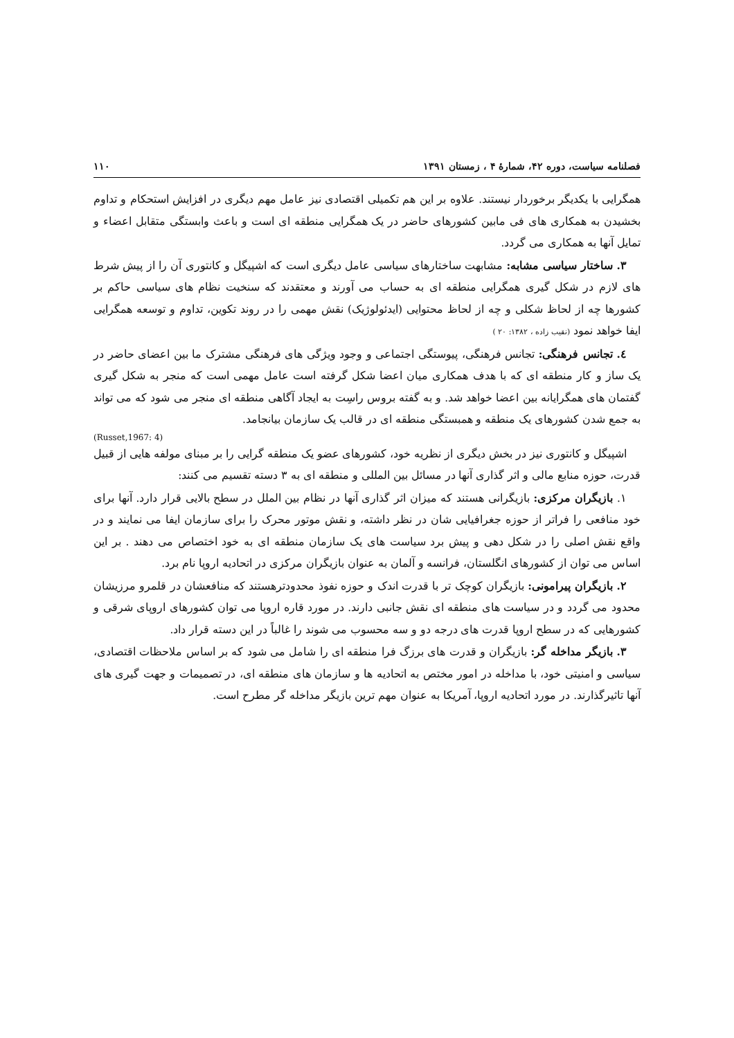فصلنامه سیاست، دوره ۴۲، شمارهٔ ۴ ، زمستان ۱۳۹۱ ۱۱۰
همگرایی با یکدیگر برخوردار نیستند. علاوه بر این هم تکمیلی اقتصادی نیز عامل مهم دیگری در افزایش استحکام و تداوم بخشیدن به همکاری های فی مابین کشورهای حاضر در یک همگرایی منطقه ای است و باعث وابستگی متقابل اعضاء و تمایل آنها به همکاری می گردد.
۳. ساختار سیاسی مشابه: مشابهت ساختارهای سیاسی عامل دیگری است که اشپیگل و کانتوری آن را از پیش شرط های لازم در شکل گیری همگرایی منطقه ای به حساب می آورند و معتقدند که سنخیت نظام های سیاسی حاکم بر کشورها چه از لحاظ شکلی و چه از لحاظ محتوایی (ایدئولوژیک) نقش مهمی را در روند تکوین، تداوم و توسعه همگرایی ایفا خواهد نمود (نقیب زاده ، ۱۳۸۲: ۲۰ )
٤. تجانس فرهنگی: تجانس فرهنگی، پیوستگی اجتماعی و وجود ویژگی های فرهنگی مشترک ما بین اعضای حاضر در یک ساز و کار منطقه ای که با هدف همکاری میان اعضا شکل گرفته است عامل مهمی است که منجر به شکل گیری گفتمان های همگرایانه بین اعضا خواهد شد. و به گفته بروس راسِت به ایجاد آگاهی منطقه ای منجر می شود که می تواند به جمع شدن کشورهای یک منطقه و همبستگی منطقه ای در قالب یک سازمان بیانجامد.
(Russet,1967: 4)
اشپیگل و کانتوری نیز در بخش دیگری از نظریه خود، کشورهای عضو یک منطقه گرایی را بر مبنای مولفه هایی از قبیل قدرت، حوزه منابع مالی و اثر گذاری آنها در مسائل بین المللی و منطقه ای به ۳ دسته تقسیم می کنند:
۱. بازیگران مرکزی: بازیگرانی هستند که میزان اثر گذاری آنها در نظام بین الملل در سطح بالایی قرار دارد. آنها برای خود منافعی را فراتر از حوزه جغرافیایی شان در نظر داشته، و نقش موتور محرک را برای سازمان ایفا می نمایند و در واقع نقش اصلی را در شکل دهی و پیش برد سیاست های یک سازمان منطقه ای به خود اختصاص می دهند . بر این اساس می توان از کشورهای انگلستان، فرانسه و آلمان به عنوان بازیگران مرکزی در اتحادیه اروپا نام برد.
۲. بازیگران پیرامونی: بازیگران کوچک تر با قدرت اندک و حوزه نفوذ محدودترهستند که منافعشان در قلمرو مرزیشان محدود می گردد و در سیاست های منطقه ای نقش جانبی دارند. در مورد قاره اروپا می توان کشورهای اروپای شرقی و کشورهایی که در سطح اروپا قدرت های درجه دو و سه محسوب می شوند را غالباً در این دسته قرار داد.
۳. بازیگر مداخله گر: بازیگران و قدرت های برزگ فرا منطقه ای را شامل می شود که بر اساس ملاحظات اقتصادی، سیاسی و امنیتی خود، با مداخله در امور مختص به اتحادیه ها و سازمان های منطقه ای، در تصمیمات و جهت گیری های آنها تاثیرگذارند. در مورد اتحادیه اروپا، آمریکا به عنوان مهم ترین بازیگر مداخله گر مطرح است.